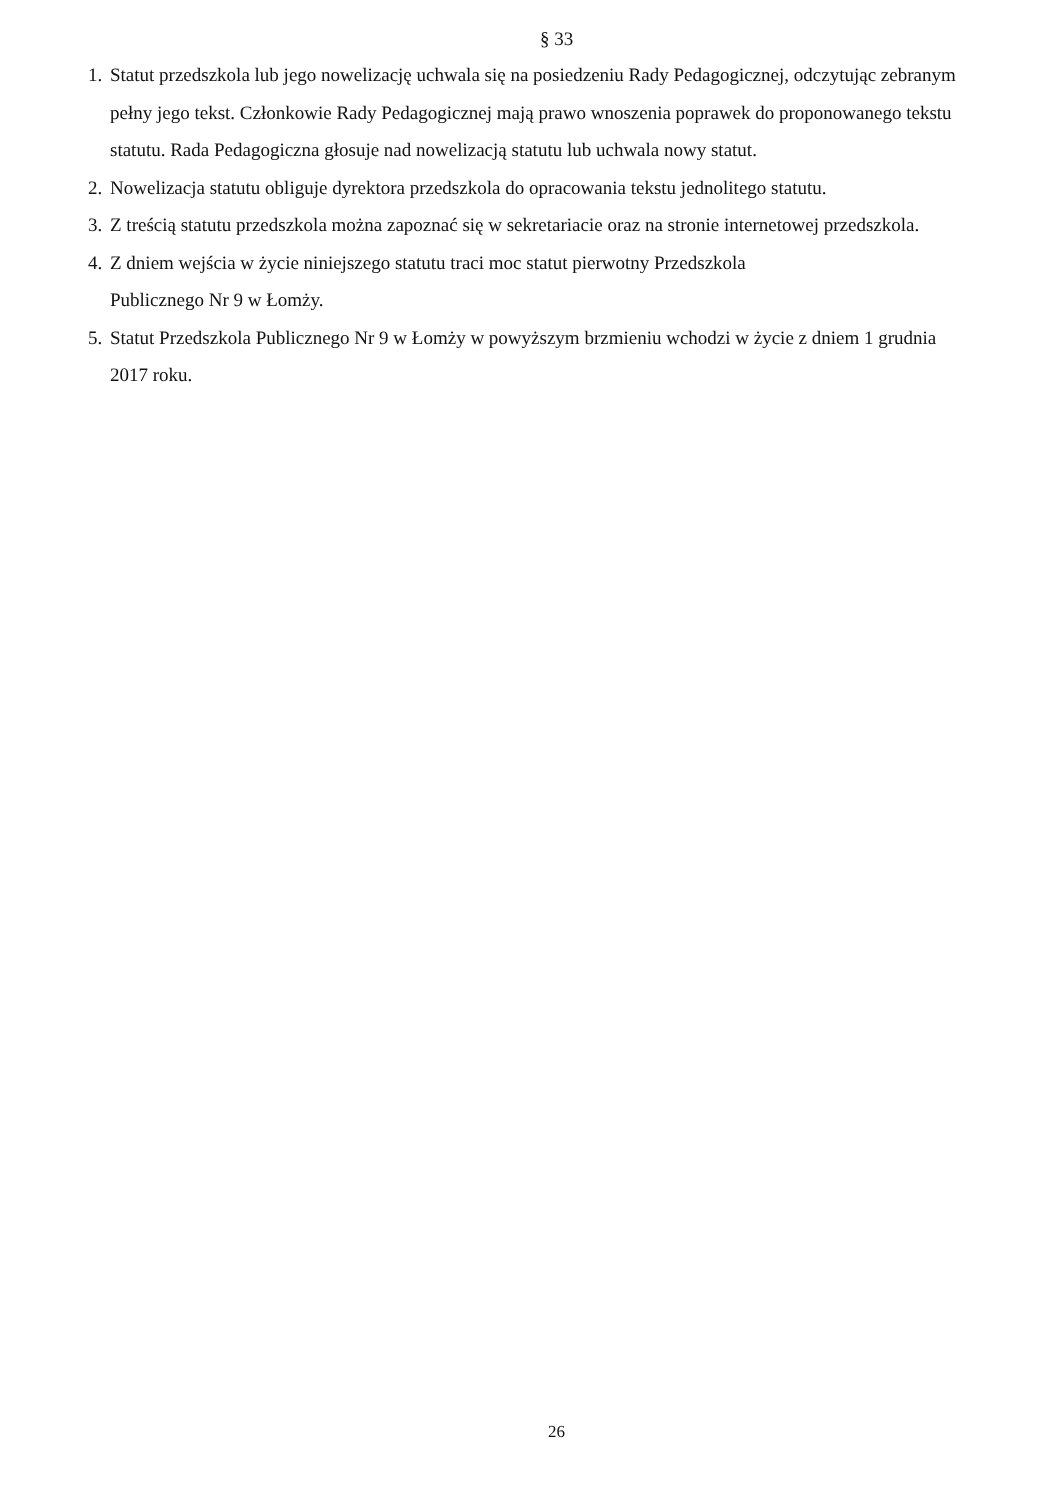§ 33
1. Statut przedszkola lub jego nowelizację uchwala się na posiedzeniu Rady Pedagogicznej, odczytując zebranym pełny jego tekst. Członkowie Rady Pedagogicznej mają prawo wnoszenia poprawek do proponowanego tekstu statutu. Rada Pedagogiczna głosuje nad nowelizacją statutu lub uchwala nowy statut.
2. Nowelizacja statutu obliguje dyrektora przedszkola do opracowania tekstu jednolitego statutu.
3. Z treścią statutu przedszkola można zapoznać się w sekretariacie oraz na stronie internetowej przedszkola.
4. Z dniem wejścia w życie niniejszego statutu traci moc statut pierwotny Przedszkola
Publicznego Nr 9 w Łomży.
5. Statut Przedszkola Publicznego Nr 9 w Łomży w powyższym brzmieniu wchodzi w życie z dniem 1 grudnia 2017 roku.
26